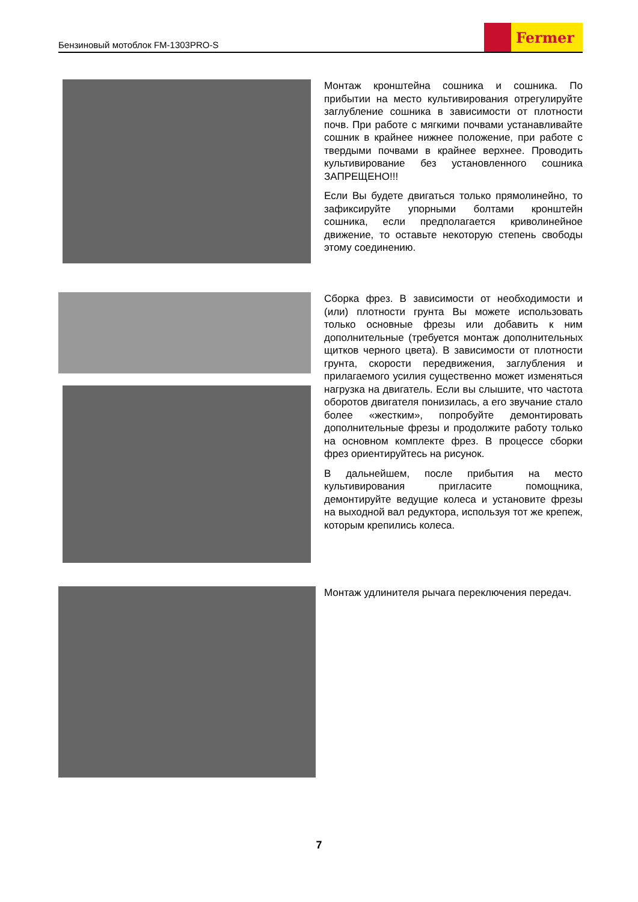Бензиновый мотоблок FM-1303PRO-S
Fermer
Монтаж кронштейна сошника и сошника. По прибытии на место культивирования отрегулируйте заглубление сошника в зависимости от плотности почв. При работе с мягкими почвами устанавливайте сошник в крайнее нижнее положение, при работе с твердыми почвами в крайнее верхнее. Проводить культивирование без установленного сошника ЗАПРЕЩЕНО!!!
Если Вы будете двигаться только прямолинейно, то зафиксируйте упорными болтами кронштейн сошника, если предполагается криволинейное движение, то оставьте некоторую степень свободы этому соединению.
Сборка фрез. В зависимости от необходимости и (или) плотности грунта Вы можете использовать только основные фрезы или добавить к ним дополнительные (требуется монтаж дополнительных щитков черного цвета). В зависимости от плотности грунта, скорости передвижения, заглубления и прилагаемого усилия существенно может изменяться нагрузка на двигатель. Если вы слышите, что частота оборотов двигателя понизилась, а его звучание стало более «жестким», попробуйте демонтировать дополнительные фрезы и продолжите работу только на основном комплекте фрез. В процессе сборки фрез ориентируйтесь на рисунок.
В дальнейшем, после прибытия на место культивирования пригласите помощника, демонтируйте ведущие колеса и установите фрезы на выходной вал редуктора, используя тот же крепеж, которым крепились колеса.
Монтаж удлинителя рычага переключения передач.
7